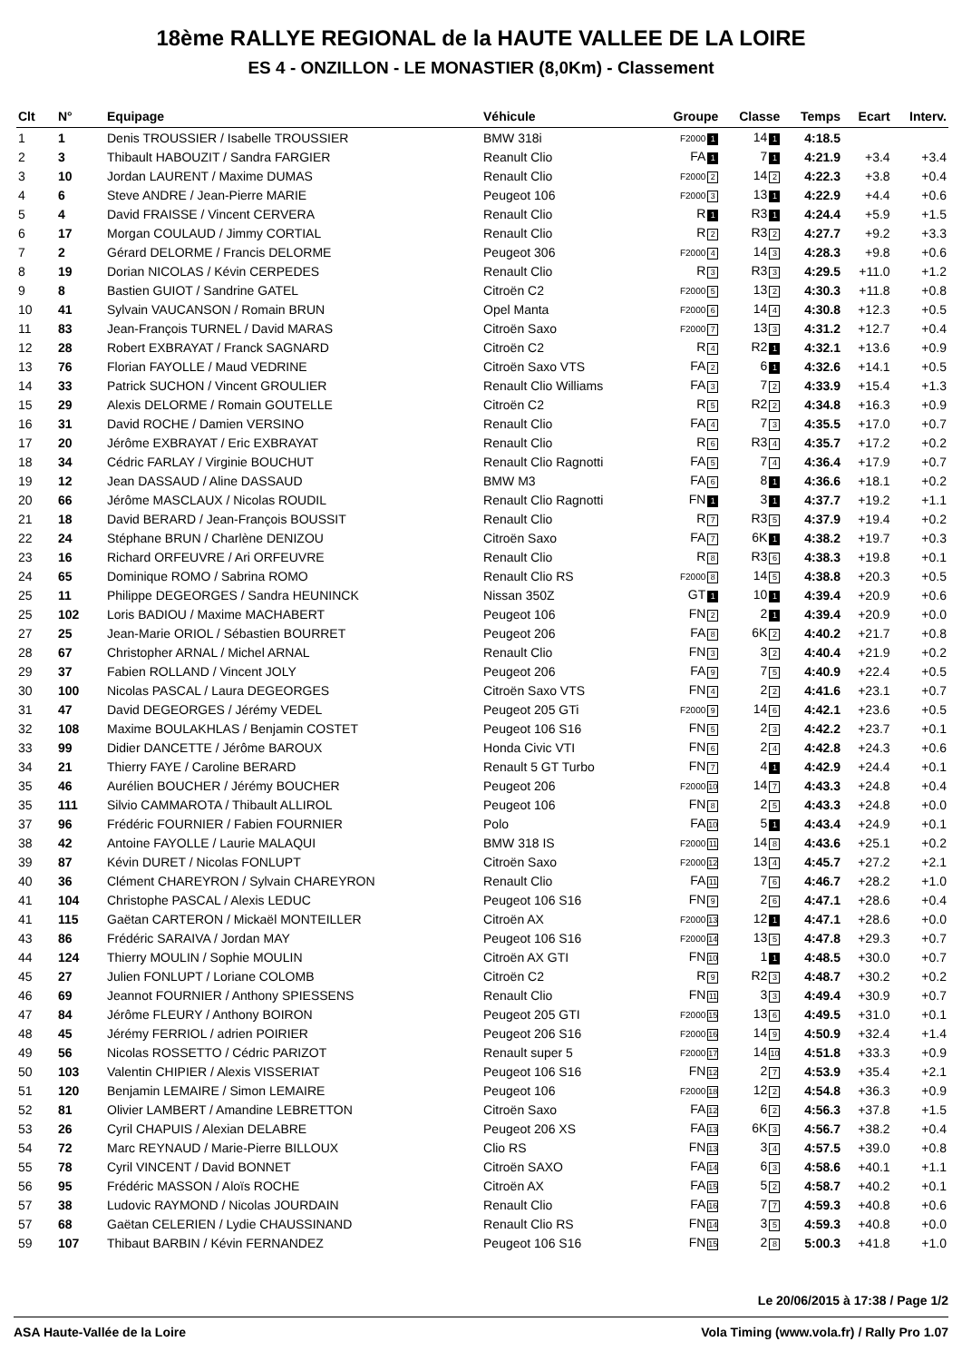18ème RALLYE REGIONAL de la HAUTE VALLEE DE LA LOIRE
ES 4 - ONZILLON - LE MONASTIER (8,0Km) - Classement
| Clt | N° | Equipage | Véhicule | Groupe | Classe | Temps | Ecart | Interv. |
| --- | --- | --- | --- | --- | --- | --- | --- | --- |
| 1 | 1 | Denis TROUSSIER / Isabelle TROUSSIER | BMW 318i | F2000 1 | 14 1 | 4:18.5 | | |
| 2 | 3 | Thibault HABOUZIT / Sandra FARGIER | Reanult Clio | FA 1 | 7 1 | 4:21.9 | +3.4 | +3.4 |
| 3 | 10 | Jordan LAURENT / Maxime DUMAS | Renault Clio | F2000 2 | 14 2 | 4:22.3 | +3.8 | +0.4 |
| 4 | 6 | Steve ANDRE / Jean-Pierre MARIE | Peugeot 106 | F2000 3 | 13 1 | 4:22.9 | +4.4 | +0.6 |
| 5 | 4 | David FRAISSE / Vincent CERVERA | Renault Clio | R 1 | R3 1 | 4:24.4 | +5.9 | +1.5 |
| 6 | 17 | Morgan COULAUD / Jimmy CORTIAL | Renault Clio | R 2 | R3 2 | 4:27.7 | +9.2 | +3.3 |
| 7 | 2 | Gérard DELORME / Francis DELORME | Peugeot 306 | F2000 4 | 14 3 | 4:28.3 | +9.8 | +0.6 |
| 8 | 19 | Dorian NICOLAS / Kévin CERPEDES | Renault Clio | R 3 | R3 3 | 4:29.5 | +11.0 | +1.2 |
| 9 | 8 | Bastien GUIOT / Sandrine GATEL | Citroën C2 | F2000 5 | 13 2 | 4:30.3 | +11.8 | +0.8 |
| 10 | 41 | Sylvain VAUCANSON / Romain BRUN | Opel Manta | F2000 6 | 14 4 | 4:30.8 | +12.3 | +0.5 |
| 11 | 83 | Jean-François TURNEL / David MARAS | Citroën Saxo | F2000 7 | 13 3 | 4:31.2 | +12.7 | +0.4 |
| 12 | 28 | Robert EXBRAYAT / Franck SAGNARD | Citroën C2 | R 4 | R2 1 | 4:32.1 | +13.6 | +0.9 |
| 13 | 76 | Florian FAYOLLE / Maud VEDRINE | Citroën Saxo VTS | FA 2 | 6 1 | 4:32.6 | +14.1 | +0.5 |
| 14 | 33 | Patrick SUCHON / Vincent GROULIER | Renault Clio Williams | FA 3 | 7 2 | 4:33.9 | +15.4 | +1.3 |
| 15 | 29 | Alexis DELORME / Romain GOUTELLE | Citroën C2 | R 5 | R2 2 | 4:34.8 | +16.3 | +0.9 |
| 16 | 31 | David ROCHE / Damien VERSINO | Renault Clio | FA 4 | 7 3 | 4:35.5 | +17.0 | +0.7 |
| 17 | 20 | Jérôme EXBRAYAT / Eric EXBRAYAT | Renault Clio | R 6 | R3 4 | 4:35.7 | +17.2 | +0.2 |
| 18 | 34 | Cédric FARLAY / Virginie BOUCHUT | Renault Clio Ragnotti | FA 5 | 7 4 | 4:36.4 | +17.9 | +0.7 |
| 19 | 12 | Jean DASSAUD / Aline DASSAUD | BMW M3 | FA 6 | 8 1 | 4:36.6 | +18.1 | +0.2 |
| 20 | 66 | Jérôme MASCLAUX / Nicolas ROUDIL | Renault Clio Ragnotti | FN 1 | 3 1 | 4:37.7 | +19.2 | +1.1 |
| 21 | 18 | David BERARD / Jean-François BOUSSIT | Renault Clio | R 7 | R3 5 | 4:37.9 | +19.4 | +0.2 |
| 22 | 24 | Stéphane BRUN / Charlène DENIZOU | Citroën Saxo | FA 7 | 6K 1 | 4:38.2 | +19.7 | +0.3 |
| 23 | 16 | Richard ORFEUVRE / Ari ORFEUVRE | Renault Clio | R 8 | R3 6 | 4:38.3 | +19.8 | +0.1 |
| 24 | 65 | Dominique ROMO / Sabrina ROMO | Renault Clio RS | F2000 8 | 14 5 | 4:38.8 | +20.3 | +0.5 |
| 25 | 11 | Philippe DEGEORGES / Sandra HEUNINCK | Nissan 350Z | GT 1 | 10 1 | 4:39.4 | +20.9 | +0.6 |
| 25 | 102 | Loris BADIOU / Maxime MACHABERT | Peugeot 106 | FN 2 | 2 1 | 4:39.4 | +20.9 | +0.0 |
| 27 | 25 | Jean-Marie ORIOL / Sébastien BOURRET | Peugeot 206 | FA 8 | 6K 2 | 4:40.2 | +21.7 | +0.8 |
| 28 | 67 | Christopher ARNAL / Michel ARNAL | Renault Clio | FN 3 | 3 2 | 4:40.4 | +21.9 | +0.2 |
| 29 | 37 | Fabien ROLLAND / Vincent JOLY | Peugeot 206 | FA 9 | 7 5 | 4:40.9 | +22.4 | +0.5 |
| 30 | 100 | Nicolas PASCAL / Laura DEGEORGES | Citroën Saxo VTS | FN 4 | 2 2 | 4:41.6 | +23.1 | +0.7 |
| 31 | 47 | David DEGEORGES / Jérémy VEDEL | Peugeot 205 GTi | F2000 9 | 14 6 | 4:42.1 | +23.6 | +0.5 |
| 32 | 108 | Maxime BOULAKHLAS / Benjamin COSTET | Peugeot 106 S16 | FN 5 | 2 3 | 4:42.2 | +23.7 | +0.1 |
| 33 | 99 | Didier DANCETTE / Jérôme BAROUX | Honda Civic VTI | FN 6 | 2 4 | 4:42.8 | +24.3 | +0.6 |
| 34 | 21 | Thierry FAYE / Caroline BERARD | Renault 5 GT Turbo | FN 7 | 4 1 | 4:42.9 | +24.4 | +0.1 |
| 35 | 46 | Aurélien BOUCHER / Jérémy BOUCHER | Peugeot 206 | F2000 10 | 14 7 | 4:43.3 | +24.8 | +0.4 |
| 35 | 111 | Silvio CAMMAROTA / Thibault ALLIROL | Peugeot 106 | FN 8 | 2 5 | 4:43.3 | +24.8 | +0.0 |
| 37 | 96 | Frédéric FOURNIER / Fabien FOURNIER | Polo | FA 10 | 5 1 | 4:43.4 | +24.9 | +0.1 |
| 38 | 42 | Antoine FAYOLLE / Laurie MALAQUI | BMW 318 IS | F2000 11 | 14 8 | 4:43.6 | +25.1 | +0.2 |
| 39 | 87 | Kévin DURET / Nicolas FONLUPT | Citroën Saxo | F2000 12 | 13 4 | 4:45.7 | +27.2 | +2.1 |
| 40 | 36 | Clément CHAREYRON / Sylvain CHAREYRON | Renault Clio | FA 11 | 7 6 | 4:46.7 | +28.2 | +1.0 |
| 41 | 104 | Christophe PASCAL / Alexis LEDUC | Peugeot 106 S16 | FN 9 | 2 6 | 4:47.1 | +28.6 | +0.4 |
| 41 | 115 | Gaëtan CARTERON / Mickaël MONTEILLER | Citroën AX | F2000 13 | 12 1 | 4:47.1 | +28.6 | +0.0 |
| 43 | 86 | Frédéric SARAIVA / Jordan MAY | Peugeot 106 S16 | F2000 14 | 13 5 | 4:47.8 | +29.3 | +0.7 |
| 44 | 124 | Thierry MOULIN / Sophie MOULIN | Citroën AX GTI | FN 10 | 1 1 | 4:48.5 | +30.0 | +0.7 |
| 45 | 27 | Julien FONLUPT / Loriane COLOMB | Citroën C2 | R 9 | R2 3 | 4:48.7 | +30.2 | +0.2 |
| 46 | 69 | Jeannot FOURNIER / Anthony SPIESSENS | Renault Clio | FN 11 | 3 3 | 4:49.4 | +30.9 | +0.7 |
| 47 | 84 | Jérôme FLEURY / Anthony BOIRON | Peugeot 205 GTI | F2000 15 | 13 6 | 4:49.5 | +31.0 | +0.1 |
| 48 | 45 | Jérémy FERRIOL / adrien POIRIER | Peugeot 206 S16 | F2000 16 | 14 9 | 4:50.9 | +32.4 | +1.4 |
| 49 | 56 | Nicolas ROSSETTO / Cédric PARIZOT | Renault super 5 | F2000 17 | 14 10 | 4:51.8 | +33.3 | +0.9 |
| 50 | 103 | Valentin CHIPIER / Alexis VISSERIAT | Peugeot 106 S16 | FN 12 | 2 7 | 4:53.9 | +35.4 | +2.1 |
| 51 | 120 | Benjamin LEMAIRE / Simon LEMAIRE | Peugeot 106 | F2000 18 | 12 2 | 4:54.8 | +36.3 | +0.9 |
| 52 | 81 | Olivier LAMBERT / Amandine LEBRETTON | Citroën Saxo | FA 12 | 6 2 | 4:56.3 | +37.8 | +1.5 |
| 53 | 26 | Cyril CHAPUIS / Alexian DELABRE | Peugeot 206 XS | FA 13 | 6K 3 | 4:56.7 | +38.2 | +0.4 |
| 54 | 72 | Marc REYNAUD / Marie-Pierre BILLOUX | Clio RS | FN 13 | 3 4 | 4:57.5 | +39.0 | +0.8 |
| 55 | 78 | Cyril VINCENT / David BONNET | Citroën SAXO | FA 14 | 6 3 | 4:58.6 | +40.1 | +1.1 |
| 56 | 95 | Frédéric MASSON / Aloïs ROCHE | Citroën AX | FA 15 | 5 2 | 4:58.7 | +40.2 | +0.1 |
| 57 | 38 | Ludovic RAYMOND / Nicolas JOURDAIN | Renault Clio | FA 16 | 7 7 | 4:59.3 | +40.8 | +0.6 |
| 57 | 68 | Gaëtan CELERIEN / Lydie CHAUSSINAND | Renault Clio RS | FN 14 | 3 5 | 4:59.3 | +40.8 | +0.0 |
| 59 | 107 | Thibaut BARBIN / Kévin FERNANDEZ | Peugeot 106 S16 | FN 15 | 2 8 | 5:00.3 | +41.8 | +1.0 |
Le 20/06/2015 à 17:38 / Page 1/2
ASA Haute-Vallée de la Loire Vola Timing (www.vola.fr) / Rally Pro 1.07